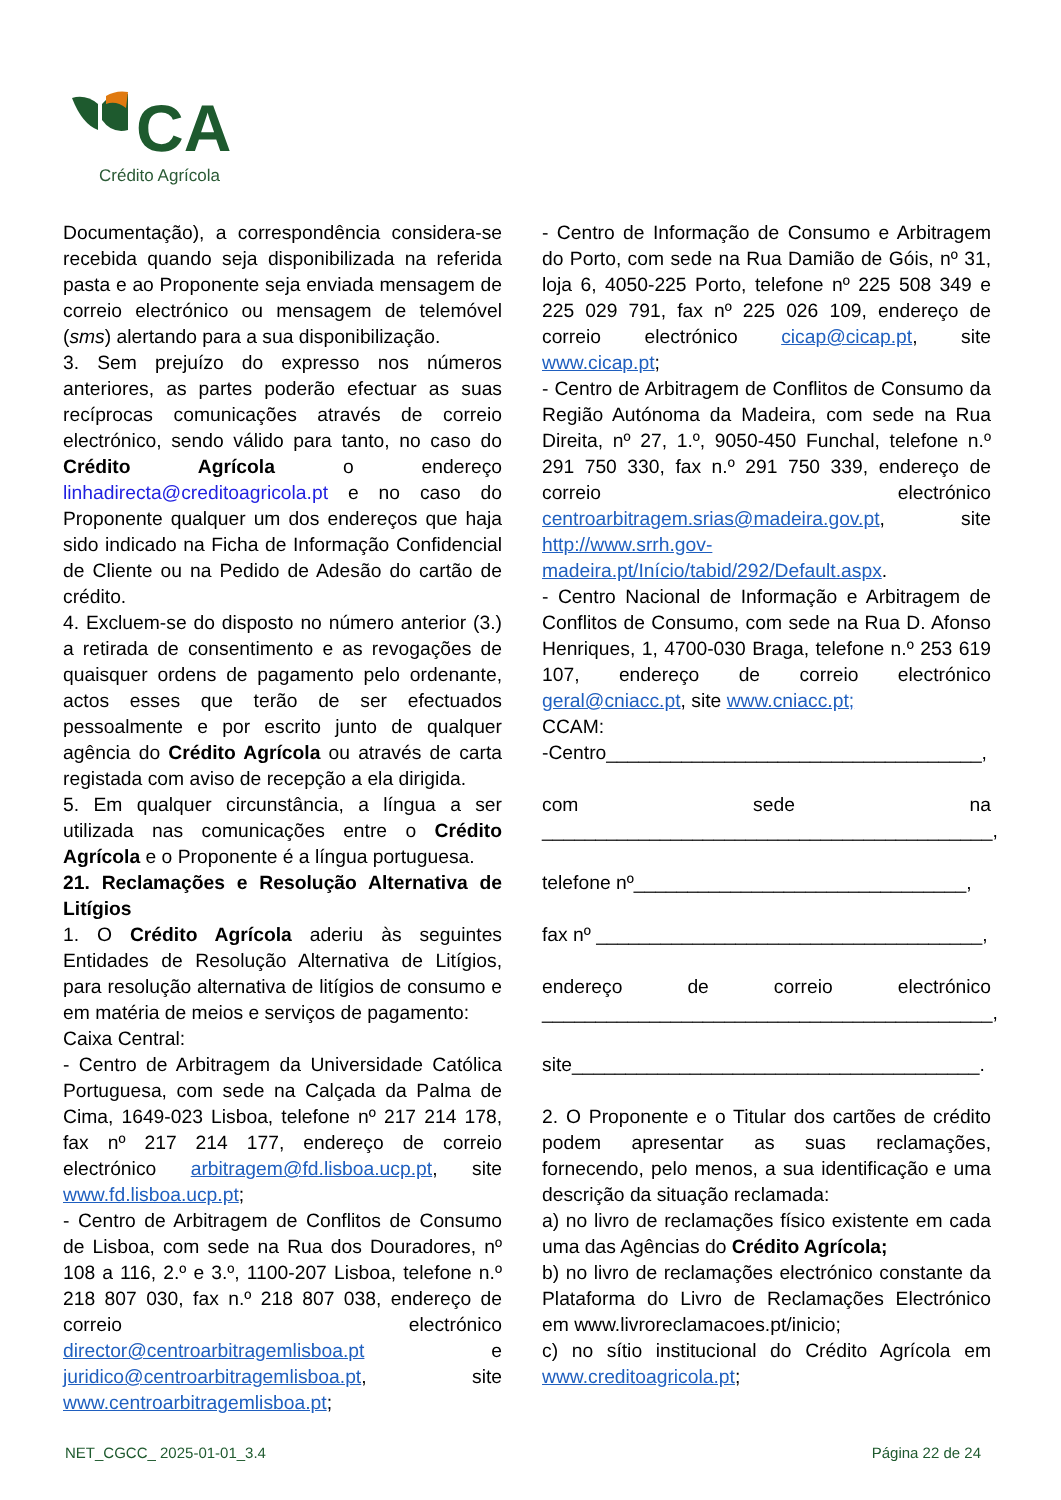CA
Crédito Agrícola
Documentação), a correspondência considera-se recebida quando seja disponibilizada na referida pasta e ao Proponente seja enviada mensagem de correio electrónico ou mensagem de telemóvel (sms) alertando para a sua disponibilização.
3. Sem prejuízo do expresso nos números anteriores, as partes poderão efectuar as suas recíprocas comunicações através de correio electrónico, sendo válido para tanto, no caso do Crédito Agrícola o endereço linhadirecta@creditoagricola.pt e no caso do Proponente qualquer um dos endereços que haja sido indicado na Ficha de Informação Confidencial de Cliente ou na Pedido de Adesão do cartão de crédito.
4. Excluem-se do disposto no número anterior (3.) a retirada de consentimento e as revogações de quaisquer ordens de pagamento pelo ordenante, actos esses que terão de ser efectuados pessoalmente e por escrito junto de qualquer agência do Crédito Agrícola ou através de carta registada com aviso de recepção a ela dirigida.
5. Em qualquer circunstância, a língua a ser utilizada nas comunicações entre o Crédito Agrícola e o Proponente é a língua portuguesa.
21. Reclamações e Resolução Alternativa de Litígios
1. O Crédito Agrícola aderiu às seguintes Entidades de Resolução Alternativa de Litígios, para resolução alternativa de litígios de consumo e em matéria de meios e serviços de pagamento:
Caixa Central:
- Centro de Arbitragem da Universidade Católica Portuguesa, com sede na Calçada da Palma de Cima, 1649-023 Lisboa, telefone nº 217 214 178, fax nº 217 214 177, endereço de correio electrónico arbitragem@fd.lisboa.ucp.pt, site www.fd.lisboa.ucp.pt;
- Centro de Arbitragem de Conflitos de Consumo de Lisboa, com sede na Rua dos Douradores, nº 108 a 116, 2.º e 3.º, 1100-207 Lisboa, telefone n.º 218 807 030, fax n.º 218 807 038, endereço de correio electrónico director@centroarbitragemlisboa.pt e juridico@centroarbitragemlisboa.pt, site www.centroarbitragemlisboa.pt;
- Centro de Informação de Consumo e Arbitragem do Porto, com sede na Rua Damião de Góis, nº 31, loja 6, 4050-225 Porto, telefone nº 225 508 349 e 225 029 791, fax nº 225 026 109, endereço de correio electrónico cicap@cicap.pt, site www.cicap.pt;
- Centro de Arbitragem de Conflitos de Consumo da Região Autónoma da Madeira, com sede na Rua Direita, nº 27, 1.º, 9050-450 Funchal, telefone n.º 291 750 330, fax n.º 291 750 339, endereço de correio electrónico centroarbitragem.srias@madeira.gov.pt, site http://www.srrh.gov-madeira.pt/Início/tabid/292/Default.aspx.
- Centro Nacional de Informação e Arbitragem de Conflitos de Consumo, com sede na Rua D. Afonso Henriques, 1, 4700-030 Braga, telefone n.º 253 619 107, endereço de correio electrónico geral@cniacc.pt, site www.cniacc.pt;
CCAM:
-Centro___________________________________,
com sede na __________________________________________,
telefone nº_______________________________,
fax nº ____________________________________,
endereço de correio electrónico __________________________________________,
site______________________________________.
2. O Proponente e o Titular dos cartões de crédito podem apresentar as suas reclamações, fornecendo, pelo menos, a sua identificação e uma descrição da situação reclamada:
a) no livro de reclamações físico existente em cada uma das Agências do Crédito Agrícola;
b) no livro de reclamações electrónico constante da Plataforma do Livro de Reclamações Electrónico em www.livroreclamacoes.pt/inicio;
c) no sítio institucional do Crédito Agrícola em www.creditoagricola.pt;
NET_CGCC_ 2025-01-01_3.4 Página 22 de 24